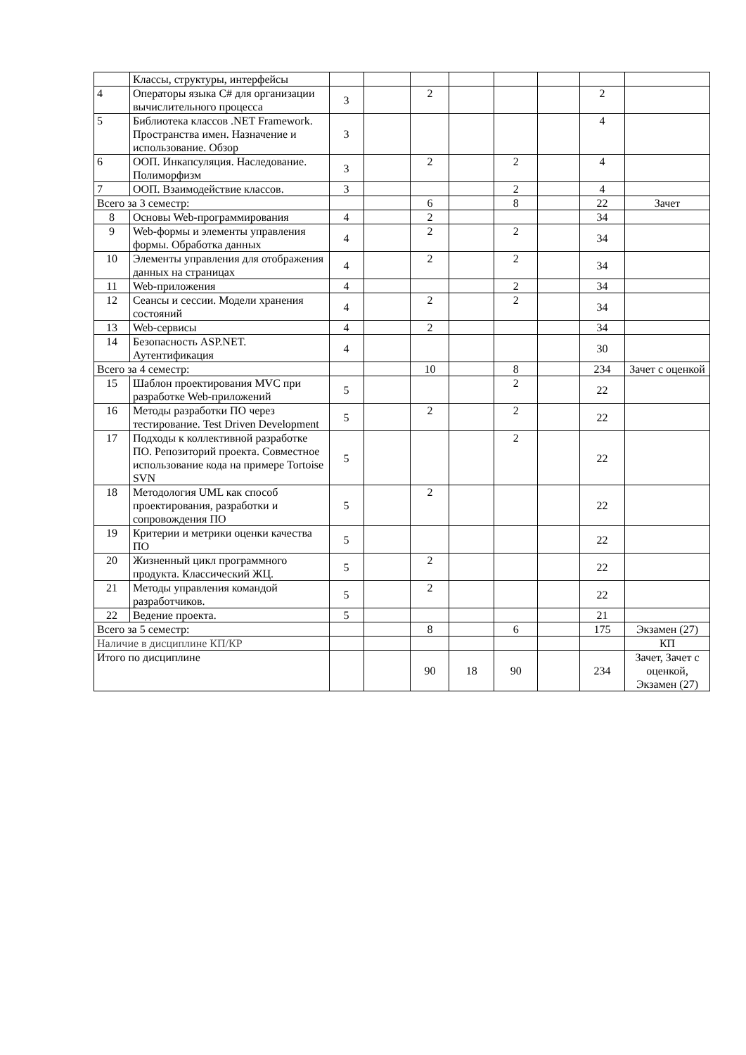| | Классы, структуры, интерфейсы | | | | | | | | |
| 4 | Операторы языка C# для организации вычислительного процесса | 3 | | 2 | | | | 2 | |
| 5 | Библиотека классов .NET Framework. Пространства имен. Назначение и использование. Обзор | 3 | | | | | | 4 | |
| 6 | ООП. Инкапсуляция. Наследование. Полиморфизм | 3 | | 2 | | 2 | | 4 | |
| 7 | ООП. Взаимодействие классов. | 3 | | | | 2 | | 4 | |
| Всего за 3 семестр: | | | | 6 | | 8 | | 22 | Зачет |
| 8 | Основы Web-программирования | 4 | | 2 | | | | 34 | |
| 9 | Web-формы и элементы управления формы. Обработка данных | 4 | | 2 | | 2 | | 34 | |
| 10 | Элементы управления для отображения данных на страницах | 4 | | 2 | | 2 | | 34 | |
| 11 | Web-приложения | 4 | | | | 2 | | 34 | |
| 12 | Сеансы и сессии. Модели хранения состояний | 4 | | 2 | | 2 | | 34 | |
| 13 | Web-сервисы | 4 | | 2 | | | | 34 | |
| 14 | Безопасность ASP.NET. Аутентификация | 4 | | | | | | 30 | |
| Всего за 4 семестр: | | | | 10 | | 8 | | 234 | Зачет с оценкой |
| 15 | Шаблон проектирования MVC при разработке Web-приложений | 5 | | | | 2 | | 22 | |
| 16 | Методы разработки ПО через тестирование. Test Driven Development | 5 | | 2 | | 2 | | 22 | |
| 17 | Подходы к коллективной разработке ПО. Репозиторий проекта. Совместное использование кода на примере Tortoise SVN | 5 | | | | 2 | | 22 | |
| 18 | Методология UML как способ проектирования, разработки и сопровождения ПО | 5 | | 2 | | | | 22 | |
| 19 | Критерии и метрики оценки качества ПО | 5 | | | | | | 22 | |
| 20 | Жизненный цикл программного продукта. Классический ЖЦ. | 5 | | 2 | | | | 22 | |
| 21 | Методы управления командой разработчиков. | 5 | | 2 | | | | 22 | |
| 22 | Ведение проекта. | 5 | | | | | | 21 | |
| Всего за 5 семестр: | | | | 8 | | 6 | | 175 | Экзамен (27) |
| Наличие в дисциплине КП/КР | | | | | | | | | КП |
| Итого по дисциплине | | | | 90 | 18 | 90 | | 234 | Зачет, Зачет с оценкой, Экзамен (27) |